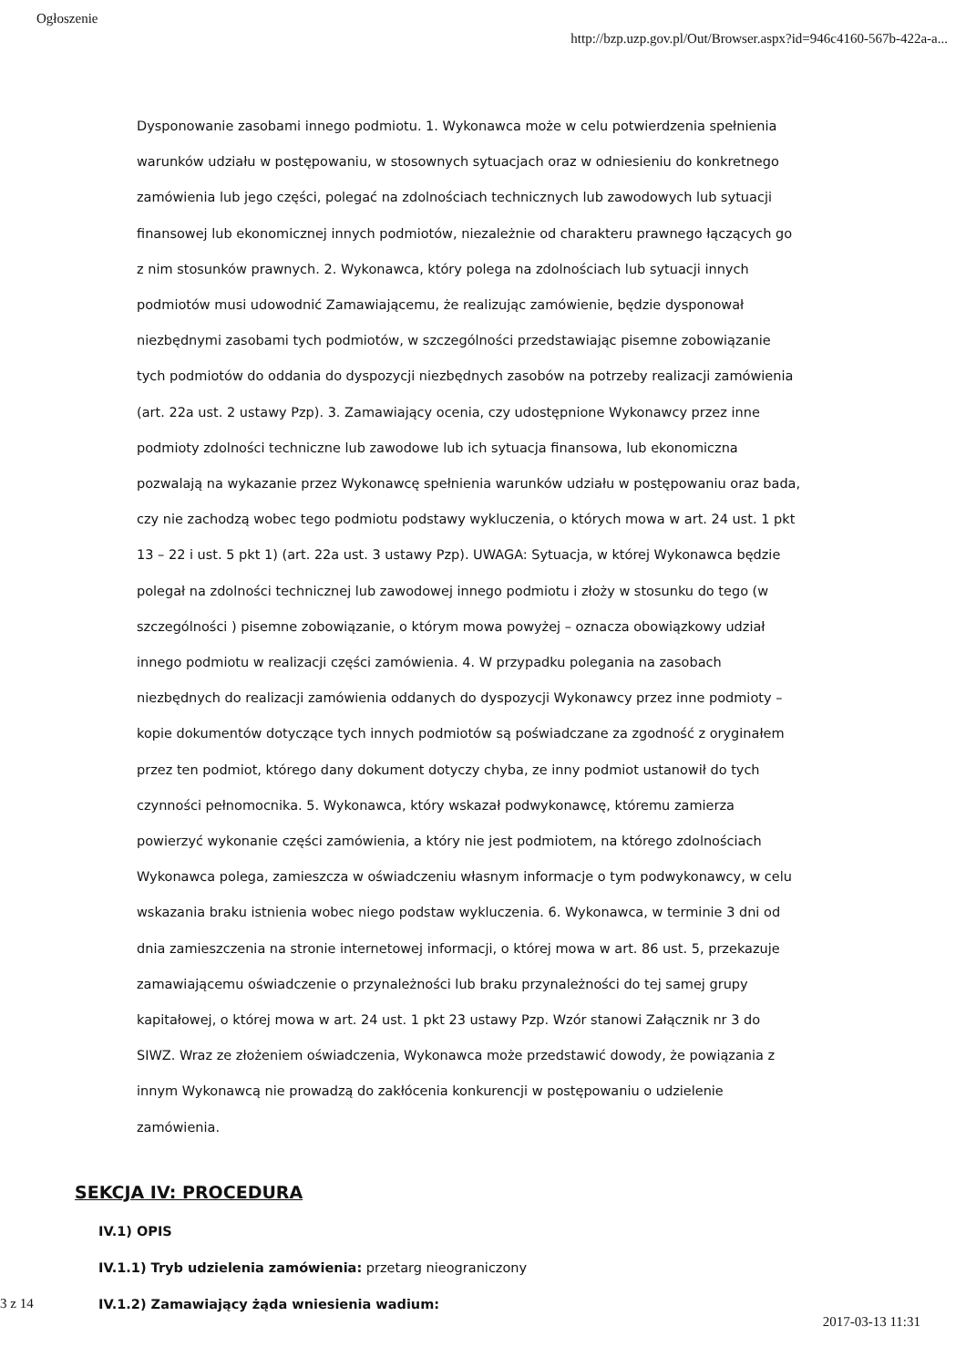Ogłoszenie http://bzp.uzp.gov.pl/Out/Browser.aspx?id=946c4160-567b-422a-a...
Dysponowanie zasobami innego podmiotu. 1. Wykonawca może w celu potwierdzenia spełnienia warunków udziału w postępowaniu, w stosownych sytuacjach oraz w odniesieniu do konkretnego zamówienia lub jego części, polegać na zdolnościach technicznych lub zawodowych lub sytuacji finansowej lub ekonomicznej innych podmiotów, niezależnie od charakteru prawnego łączących go z nim stosunków prawnych. 2. Wykonawca, który polega na zdolnościach lub sytuacji innych podmiotów musi udowodnić Zamawiającemu, że realizując zamówienie, będzie dysponował niezbędnymi zasobami tych podmiotów, w szczególności przedstawiając pisemne zobowiązanie tych podmiotów do oddania do dyspozycji niezbędnych zasobów na potrzeby realizacji zamówienia (art. 22a ust. 2 ustawy Pzp). 3. Zamawiający ocenia, czy udostępnione Wykonawcy przez inne podmioty zdolności techniczne lub zawodowe lub ich sytuacja finansowa, lub ekonomiczna pozwalają na wykazanie przez Wykonawcę spełnienia warunków udziału w postępowaniu oraz bada, czy nie zachodzą wobec tego podmiotu podstawy wykluczenia, o których mowa w art. 24 ust. 1 pkt 13 – 22 i ust. 5 pkt 1) (art. 22a ust. 3 ustawy Pzp). UWAGA: Sytuacja, w której Wykonawca będzie polegał na zdolności technicznej lub zawodowej innego podmiotu i złoży w stosunku do tego (w szczególności ) pisemne zobowiązanie, o którym mowa powyżej – oznacza obowiązkowy udział innego podmiotu w realizacji części zamówienia. 4. W przypadku polegania na zasobach niezbędnych do realizacji zamówienia oddanych do dyspozycji Wykonawcy przez inne podmioty – kopie dokumentów dotyczące tych innych podmiotów są poświadczane za zgodność z oryginałem przez ten podmiot, którego dany dokument dotyczy chyba, ze inny podmiot ustanowił do tych czynności pełnomocnika. 5. Wykonawca, który wskazał podwykonawcę, któremu zamierza powierzyć wykonanie części zamówienia, a który nie jest podmiotem, na którego zdolnościach Wykonawca polega, zamieszcza w oświadczeniu własnym informacje o tym podwykonawcy, w celu wskazania braku istnienia wobec niego podstaw wykluczenia. 6. Wykonawca, w terminie 3 dni od dnia zamieszczenia na stronie internetowej informacji, o której mowa w art. 86 ust. 5, przekazuje zamawiającemu oświadczenie o przynależności lub braku przynależności do tej samej grupy kapitałowej, o której mowa w art. 24 ust. 1 pkt 23 ustawy Pzp. Wzór stanowi Załącznik nr 3 do SIWZ. Wraz ze złożeniem oświadczenia, Wykonawca może przedstawić dowody, że powiązania z innym Wykonawcą nie prowadzą do zakłócenia konkurencji w postępowaniu o udzielenie zamówienia.
SEKCJA IV: PROCEDURA
IV.1) OPIS
IV.1.1) Tryb udzielenia zamówienia: przetarg nieograniczony
IV.1.2) Zamawiający żąda wniesienia wadium:
3 z 14 2017-03-13 11:31